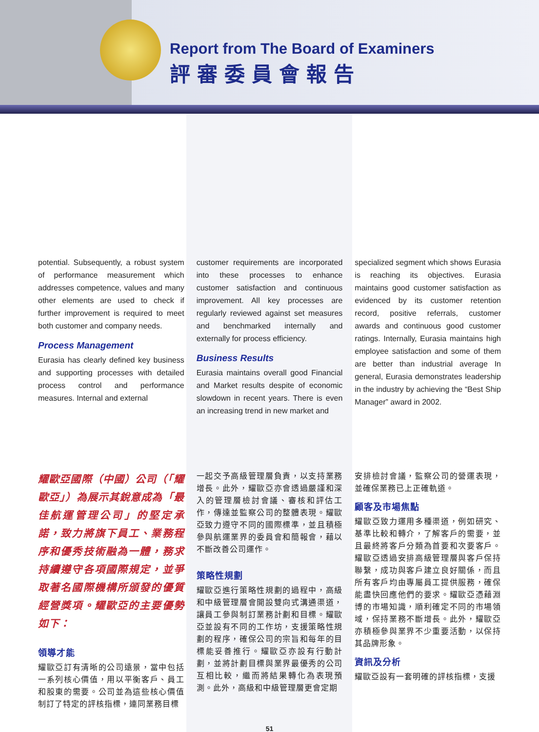Report from The Board of Examiners
評審委員會報告
potential. Subsequently, a robust system of performance measurement which addresses competence, values and many other elements are used to check if further improvement is required to meet both customer and company needs.
Process Management
Eurasia has clearly defined key business and supporting processes with detailed process control and performance measures. Internal and external
customer requirements are incorporated into these processes to enhance customer satisfaction and continuous improvement. All key processes are regularly reviewed against set measures and benchmarked internally and externally for process efficiency.
Business Results
Eurasia maintains overall good Financial and Market results despite of economic slowdown in recent years. There is even an increasing trend in new market and
specialized segment which shows Eurasia is reaching its objectives. Eurasia maintains good customer satisfaction as evidenced by its customer retention record, positive referrals, customer awards and continuous good customer ratings. Internally, Eurasia maintains high employee satisfaction and some of them are better than industrial average In general, Eurasia demonstrates leadership in the industry by achieving the “Best Ship Manager” award in 2002.
耀歐亞國際（中國）公司（「耀歐亞」）為展示其銳意成為「最佳航運管理公司」的堅定承諾，致力將旗下員工、業務程序和優秀技術融為一體，務求持續遵守各項國際規定，並爭取著名國際機構所頒發的優質經營獎項。耀歐亞的主要優勢如下：
領導才能
耀歐亞訂有清晰的公司遠景，當中包括一系列核心價值，用以平衡客戶、員工和股東的需要。公司並為這些核心價值制訂了特定的評核指標，連同業務目標
一起交予高級管理層負責，以支持業務增長。此外，耀歐亞亦會透過嚴謹和深入的管理層檢討會議、審核和評估工作，傳達並監察公司的整體表現。耀歐亞致力遵守不同的國際標準，並且積極參與航運業界的委員會和簡報會，藉以不斷改善公司運作。
策略性規劃
耀歐亞進行策略性規劃的過程中，高級和中級管理層會開設雙向式溝通渠道，讓員工參與制訂業務計劃和目標。耀歐亞並設有不同的工作坊，支援策略性規劃的程序，確保公司的宗旨和每年的目標能妥善推行。耀歐亞亦設有行動計劃，並將計劃目標與業界最優秀的公司互相比較，繼而將結果轉化為表現預測。此外，高級和中級管理層更會定期
安排檢討會議，監察公司的營運表現，並確保業務已上正確軌道。
顧客及市場焦點
耀歐亞致力運用多種渠道，例如研究、基準比較和轉介，了解客戶的需要，並且最終將客戶分類為首要和次要客戶。耀歐亞透過安排高級管理層與客戶保持聯繫，成功與客戶建立良好關係，而且所有客戶均由專屬員工提供服務，確保能盡快回應他們的要求。耀歐亞憑藉淵博的市場知識，順利確定不同的市場領域，保持業務不斷增長。此外，耀歐亞亦積極參與業界不少重要活動，以保持其品牌形象。
資訊及分析
耀歐亞設有一套明確的評核指標，支援
51